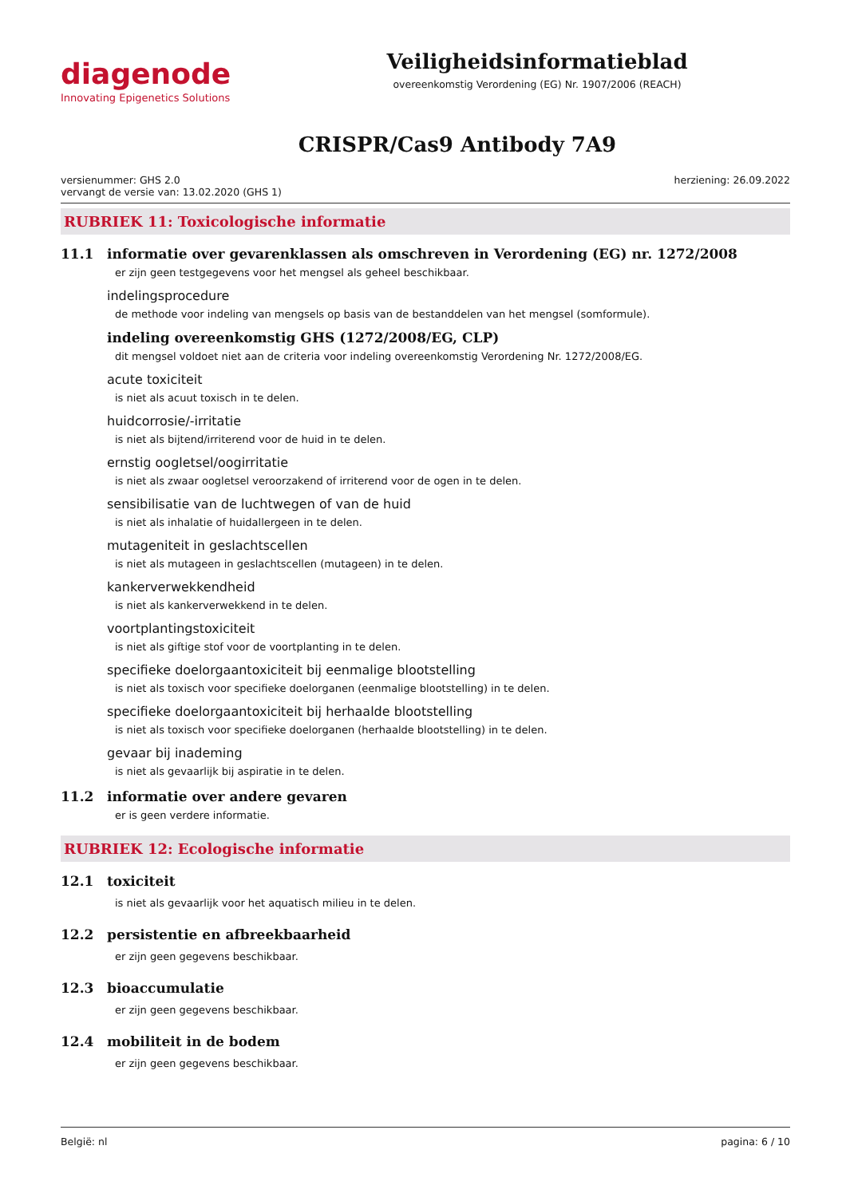diagenode
Innovating Epigenetics Solutions
Veiligheidsinformatieblad
overeenkomstig Verordening (EG) Nr. 1907/2006 (REACH)
CRISPR/Cas9 Antibody 7A9
versienummer: GHS 2.0
vervangt de versie van: 13.02.2020 (GHS 1)
herziening: 26.09.2022
RUBRIEK 11: Toxicologische informatie
11.1 informatie over gevarenklassen als omschreven in Verordening (EG) nr. 1272/2008
er zijn geen testgegevens voor het mengsel als geheel beschikbaar.
indelingsprocedure
de methode voor indeling van mengsels op basis van de bestanddelen van het mengsel (somformule).
indeling overeenkomstig GHS (1272/2008/EG, CLP)
dit mengsel voldoet niet aan de criteria voor indeling overeenkomstig Verordening Nr. 1272/2008/EG.
acute toxiciteit
is niet als acuut toxisch in te delen.
huidcorrosie/-irritatie
is niet als bijtend/irriterend voor de huid in te delen.
ernstig oogletsel/oogirritatie
is niet als zwaar oogletsel veroorzakend of irriterend voor de ogen in te delen.
sensibilisatie van de luchtwegen of van de huid
is niet als inhalatie of huidallergeen in te delen.
mutageniteit in geslachtscellen
is niet als mutageen in geslachtscellen (mutageen) in te delen.
kankerverwekkendheid
is niet als kankerverwekkend in te delen.
voortplantingstoxiciteit
is niet als giftige stof voor de voortplanting in te delen.
specifieke doelorgaantoxiciteit bij eenmalige blootstelling
is niet als toxisch voor specifieke doelorganen (eenmalige blootstelling) in te delen.
specifieke doelorgaantoxiciteit bij herhaalde blootstelling
is niet als toxisch voor specifieke doelorganen (herhaalde blootstelling) in te delen.
gevaar bij inademing
is niet als gevaarlijk bij aspiratie in te delen.
11.2 informatie over andere gevaren
er is geen verdere informatie.
RUBRIEK 12: Ecologische informatie
12.1 toxiciteit
is niet als gevaarlijk voor het aquatisch milieu in te delen.
12.2 persistentie en afbreekbaarheid
er zijn geen gegevens beschikbaar.
12.3 bioaccumulatie
er zijn geen gegevens beschikbaar.
12.4 mobiliteit in de bodem
er zijn geen gegevens beschikbaar.
België: nl pagina: 6 / 10